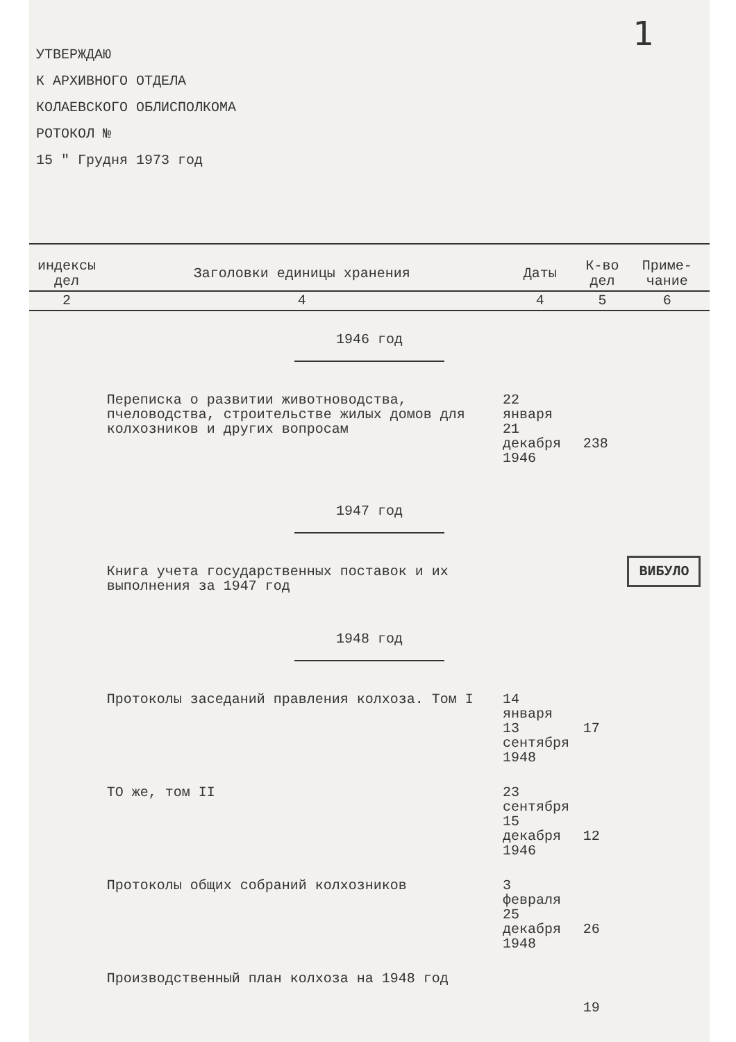1
УТВЕРЖДАЮ
К АРХИВНОГО ОТДЕЛА
КОЛАЕВСКОГО ОБЛИСПОЛКОМА
РОТОКОЛ №
15 " Грудня 1973 год
| индексы дел | Заголовки единицы хранения | Даты | К-во дел | Приме-чание |
| --- | --- | --- | --- | --- |
| 2 | 4 | 4 | 5 | 6 |
| 1946 год | | | | |
| | Переписка о развитии животноводства, пчеловодства, строительстве жилых домов для колхозников и других вопросам | 22 января 21 декабря 1946 | 238 | |
| 1947 год | | | | |
| | Книга учета государственных поставок и их выполнения за 1947 год | | | ВИБУЛО |
| 1948 год | | | | |
| | Протоколы заседаний правления колхоза. Том I | 14 января 13 сентября 1948 | 17 | |
| | ТО же, том II | 23 сентября 15 декабря 1946 | 12 | |
| | Протоколы общих собраний колхозников | 3 февраля 25 декабря 1948 | 26 | |
| | Производственный план колхоза на 1948 год | | 19 | |